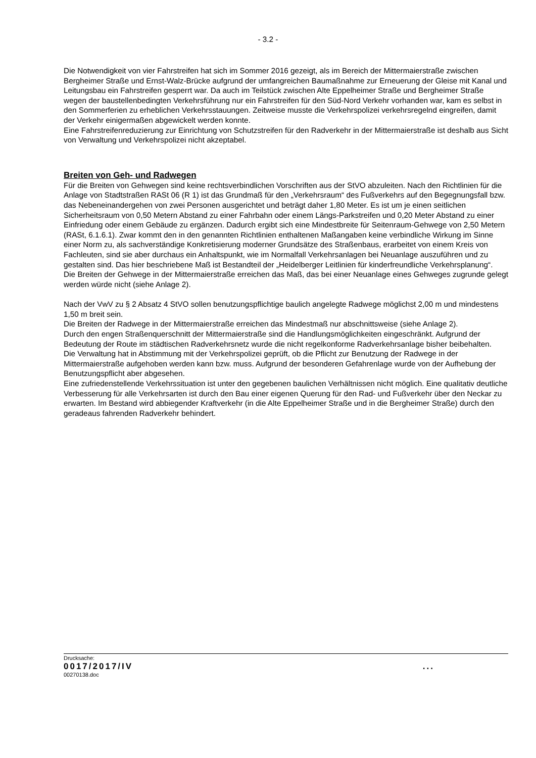- 3.2 -
Die Notwendigkeit von vier Fahrstreifen hat sich im Sommer 2016 gezeigt, als im Bereich der Mittermaierstraße zwischen Bergheimer Straße und Ernst-Walz-Brücke aufgrund der umfangreichen Baumaßnahme zur Erneuerung der Gleise mit Kanal und Leitungsbau ein Fahrstreifen gesperrt war. Da auch im Teilstück zwischen Alte Eppelheimer Straße und Bergheimer Straße wegen der baustellenbedingten Verkehrsführung nur ein Fahrstreifen für den Süd-Nord Verkehr vorhanden war, kam es selbst in den Sommerferien zu erheblichen Verkehrsstauungen. Zeitweise musste die Verkehrspolizei verkehrsregelnd eingreifen, damit der Verkehr einigermaßen abgewickelt werden konnte.
Eine Fahrstreifenreduzierung zur Einrichtung von Schutzstreifen für den Radverkehr in der Mittermaierstraße ist deshalb aus Sicht von Verwaltung und Verkehrspolizei nicht akzeptabel.
Breiten von Geh- und Radwegen
Für die Breiten von Gehwegen sind keine rechtsverbindlichen Vorschriften aus der StVO abzuleiten. Nach den Richtlinien für die Anlage von Stadtstraßen RASt 06 (R 1) ist das Grundmaß für den „Verkehrsraum“ des Fußverkehrs auf den Begegnungsfall bzw. das Nebeneinandergehen von zwei Personen ausgerichtet und beträgt daher 1,80 Meter. Es ist um je einen seitlichen Sicherheitsraum von 0,50 Metern Abstand zu einer Fahrbahn oder einem Längs-Parkstreifen und 0,20 Meter Abstand zu einer Einfriedung oder einem Gebäude zu ergänzen. Dadurch ergibt sich eine Mindestbreite für Seitenraum-Gehwege von 2,50 Metern (RASt, 6.1.6.1). Zwar kommt den in den genannten Richtlinien enthaltenen Maßangaben keine verbindliche Wirkung im Sinne einer Norm zu, als sachverständige Konkretisierung moderner Grundsätze des Straßenbaus, erarbeitet von einem Kreis von Fachleuten, sind sie aber durchaus ein Anhaltspunkt, wie im Normalfall Verkehrsanlagen bei Neuanlage auszuführen und zu gestalten sind. Das hier beschriebene Maß ist Bestandteil der „Heidelberger Leitlinien für kinderfreundliche Verkehrsplanung“.
Die Breiten der Gehwege in der Mittermaierstraße erreichen das Maß, das bei einer Neuanlage eines Gehweges zugrunde gelegt werden würde nicht (siehe Anlage 2).
Nach der VwV zu § 2 Absatz 4 StVO sollen benutzungspflichtige baulich angelegte Radwege möglichst 2,00 m und mindestens 1,50 m breit sein.
Die Breiten der Radwege in der Mittermaierstraße erreichen das Mindestmaß nur abschnittsweise (siehe Anlage 2).
Durch den engen Straßenquerschnitt der Mittermaierstraße sind die Handlungsmöglichkeiten eingeschränkt. Aufgrund der Bedeutung der Route im städtischen Radverkehrsnetz wurde die nicht regelkonforme Radverkehrsanlage bisher beibehalten.
Die Verwaltung hat in Abstimmung mit der Verkehrspolizei geprüft, ob die Pflicht zur Benutzung der Radwege in der Mittermaierstraße aufgehoben werden kann bzw. muss. Aufgrund der besonderen Gefahrenlage wurde von der Aufhebung der Benutzungspflicht aber abgesehen.
Eine zufriedenstellende Verkehrssituation ist unter den gegebenen baulichen Verhältnissen nicht möglich. Eine qualitativ deutliche Verbesserung für alle Verkehrsarten ist durch den Bau einer eigenen Querung für den Rad- und Fußverkehr über den Neckar zu erwarten. Im Bestand wird abbiegender Kraftverkehr (in die Alte Eppelheimer Straße und in die Bergheimer Straße) durch den geradeaus fahrenden Radverkehr behindert.
Drucksache:
0017/2017/IV ...
00270138.doc